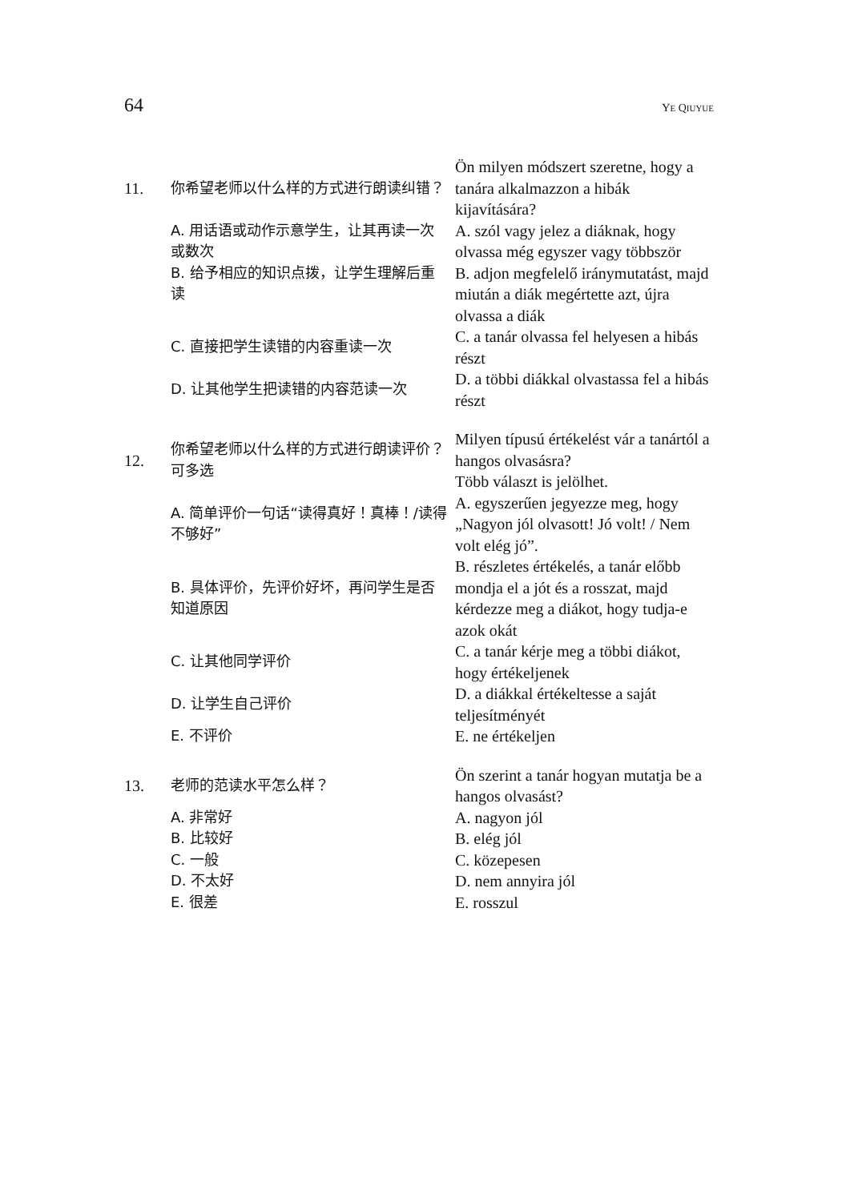64 YE QIUYUE
| 11. | 你希望老师以什么样的方式进行朗读纠错？ | Ön milyen módszert szeretne, hogy a tanára alkalmazzon a hibák kijavítására? |
| | A. 用话语或动作示意学生，让其再读一次或数次 | A. szól vagy jelez a diáknak, hogy olvassa még egyszer vagy többször |
| | B. 给予相应的知识点拨，让学生理解后重读 | B. adjon megfelelő iránymutatást, majd miután a diák megértette azt, újra olvassa a diák |
| | C. 直接把学生读错的内容重读一次 | C. a tanár olvassa fel helyesen a hibás részt |
| | D. 让其他学生把读错的内容范读一次 | D. a többi diákkal olvastassa fel a hibás részt |
| 12. | 你希望老师以什么样的方式进行朗读评价？ 可多选 | Milyen típusú értékelést vár a tanártól a hangos olvasásra? Több választ is jelölhet. |
| | A. 简单评价一句话“读得真好！真棒！/读得不够好” | A. egyszerűen jegyezze meg, hogy „Nagyon jól olvasott! Jó volt! / Nem volt elég jó”. |
| | B. 具体评价，先评价好坏，再问学生是否知道原因 | B. részletes értékelés, a tanár előbb mondja el a jót és a rosszat, majd kérdezze meg a diákot, hogy tudja-e azok okát |
| | C. 让其他同学评价 | C. a tanár kérje meg a többi diákot, hogy értékeljenek |
| | D. 让学生自己评价 | D. a diákkal értékeltesse a saját teljesítményét |
| | E. 不评价 | E. ne értékeljen |
| 13. | 老师的范读水平怎么样？ | Ön szerint a tanár hogyan mutatja be a hangos olvasást? |
| | A. 非常好 B. 比较好 C. 一般 D. 不太好 E. 很差 | A. nagyon jól B. elég jól C. közepesen D. nem annyira jól E. rosszul |